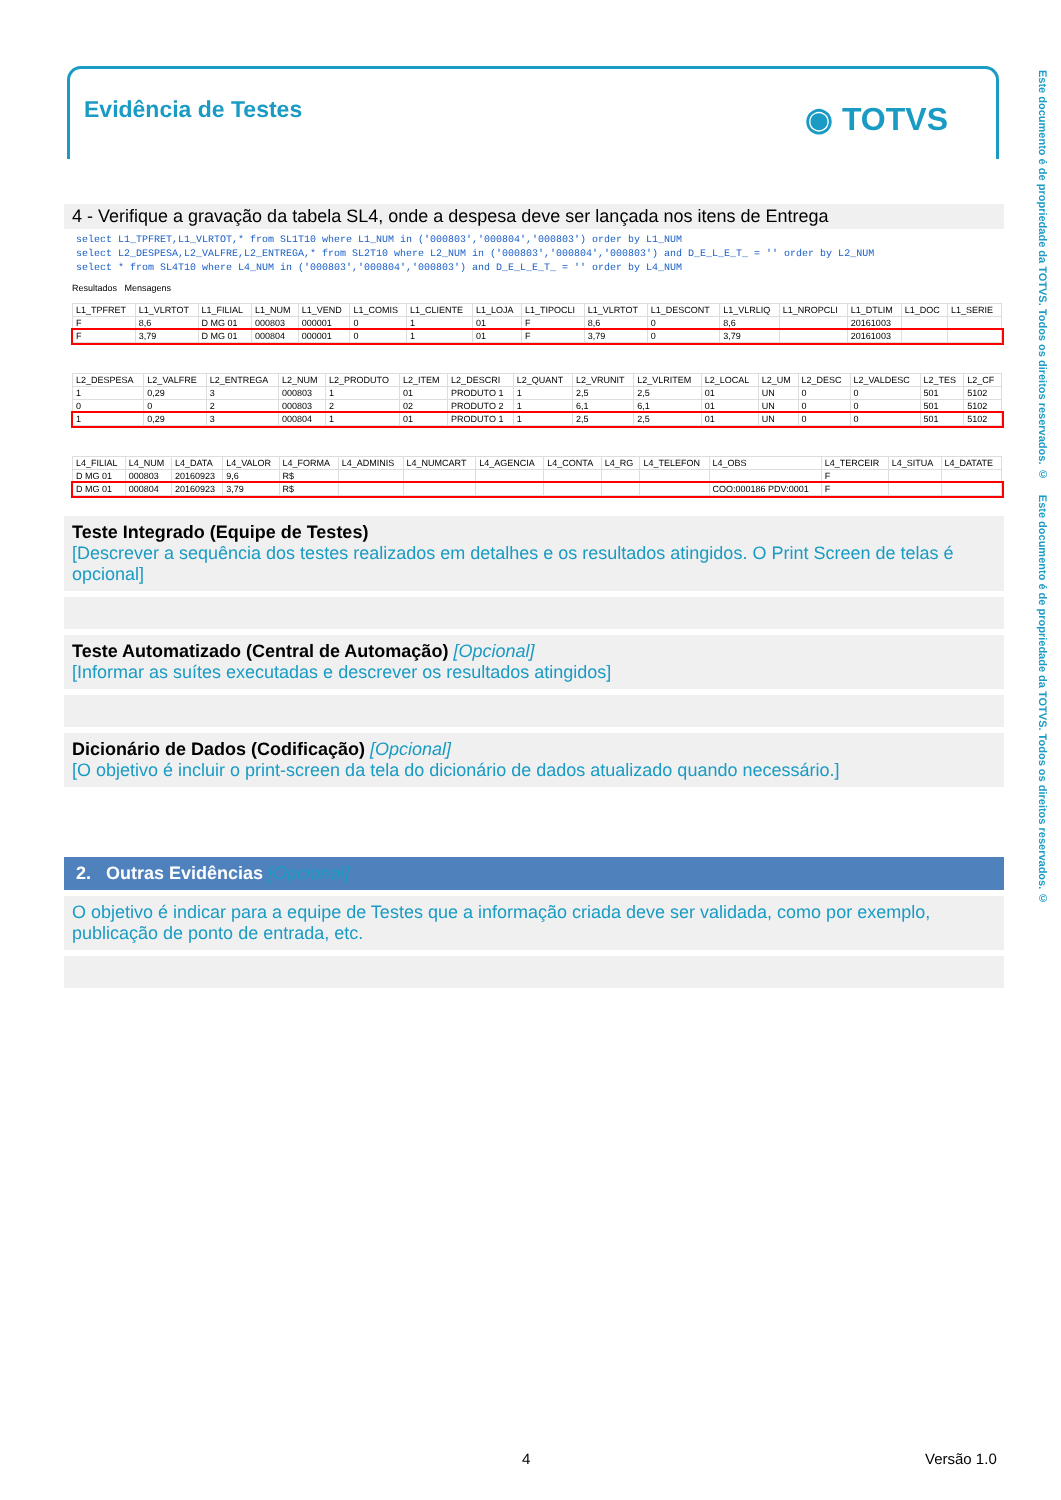Evidência de Testes ◉ TOTVS
Este documento é de propriedade da TOTVS. Todos os direitos reservados. © Este documento é de propriedade da TOTVS. Todos os direitos reservados. ©
4 - Verifique a gravação da tabela SL4, onde a despesa deve ser lançada nos itens de Entrega
select L1_TPFRET,L1_VLRTOT,* from SL1T10 where L1_NUM in ('000803','000804','000803') order by L1_NUM
select L2_DESPESA,L2_VALFRE,L2_ENTREGA,* from SL2T10 where L2_NUM in ('000803','000804','000803') and D_E_L_E_T_ = '' order by L2_NUM
select * from SL4T10 where L4_NUM in ('000803','000804','000803') and D_E_L_E_T_ = '' order by L4_NUM
Resultados Mensagens
| L1_TPFRET | L1_VLRTOT | L1_FILIAL | L1_NUM | L1_VEND | L1_COMIS | L1_CLIENTE | L1_LOJA | L1_TIPOCLI | L1_VLRTOT | L1_DESCONT | L1_VLRLIQ | L1_NROPCLI | L1_DTLIM | L1_DOC | L1_SERIE |
| --- | --- | --- | --- | --- | --- | --- | --- | --- | --- | --- | --- | --- | --- | --- | --- |
| F | 8,6 | D MG 01 | 000803 | 000001 | 0 | 1 | 01 | F | 8,6 | 0 | 8,6 | | 20161003 | | |
| F | 3,79 | D MG 01 | 000804 | 000001 | 0 | 1 | 01 | F | 3,79 | 0 | 3,79 | | 20161003 | | |
| L2_DESPESA | L2_VALFRE | L2_ENTREGA | L2_NUM | L2_PRODUTO | L2_ITEM | L2_DESCRI | L2_QUANT | L2_VRUNIT | L2_VLRITEM | L2_LOCAL | L2_UM | L2_DESC | L2_VALDESC | L2_TES | L2_CF |
| --- | --- | --- | --- | --- | --- | --- | --- | --- | --- | --- | --- | --- | --- | --- | --- |
| 1 | 0,29 | 3 | 000803 | 1 | 01 | PRODUTO 1 | 1 | 2,5 | 2,5 | 01 | UN | 0 | 0 | 501 | 5102 |
| 0 | 0 | 2 | 000803 | 2 | 02 | PRODUTO 2 | 1 | 6,1 | 6,1 | 01 | UN | 0 | 0 | 501 | 5102 |
| 1 | 0,29 | 3 | 000804 | 1 | 01 | PRODUTO 1 | 1 | 2,5 | 2,5 | 01 | UN | 0 | 0 | 501 | 5102 |
| L4_FILIAL | L4_NUM | L4_DATA | L4_VALOR | L4_FORMA | L4_ADMINIS | L4_NUMCART | L4_AGENCIA | L4_CONTA | L4_RG | L4_TELEFON | L4_OBS | L4_TERCEIR | L4_SITUA | L4_DATATE |
| --- | --- | --- | --- | --- | --- | --- | --- | --- | --- | --- | --- | --- | --- | --- |
| D MG 01 | 000803 | 20160923 | 9,6 | R$ | | | | | | | | F | | |
| D MG 01 | 000804 | 20160923 | 3,79 | R$ | | | | | | | COO:000186 PDV:0001 | F | | |
Teste Integrado (Equipe de Testes)
[Descrever a sequência dos testes realizados em detalhes e os resultados atingidos. O Print Screen de telas é opcional]
Teste Automatizado (Central de Automação) [Opcional]
[Informar as suítes executadas e descrever os resultados atingidos]
Dicionário de Dados (Codificação) [Opcional]
[O objetivo é incluir o print-screen da tela do dicionário de dados atualizado quando necessário.]
2. Outras Evidências [Opcional]
O objetivo é indicar para a equipe de Testes que a informação criada deve ser validada, como por exemplo, publicação de ponto de entrada, etc.
4 Versão 1.0